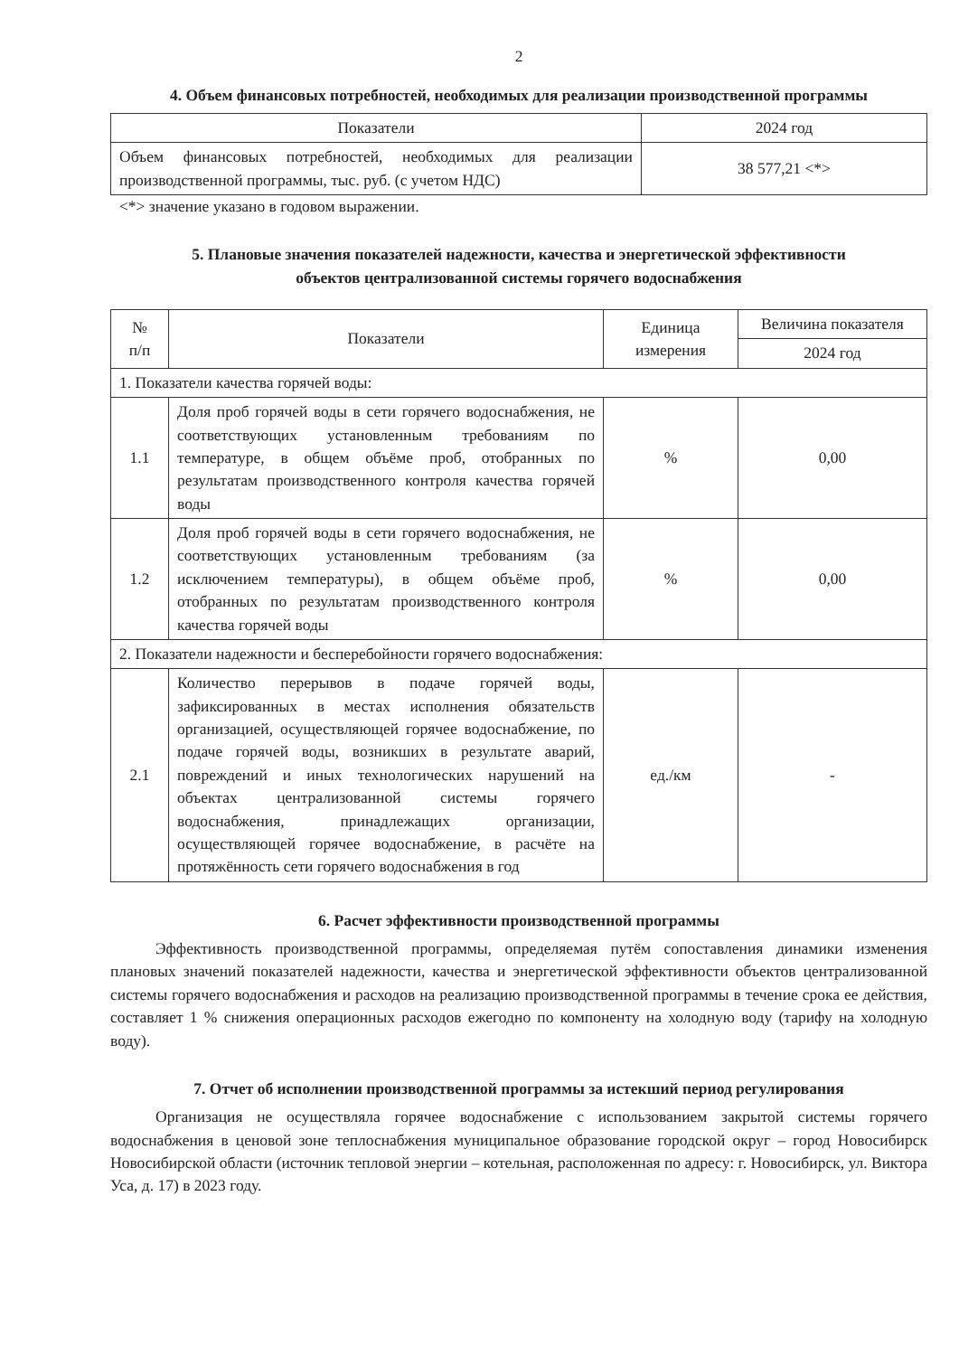2
4. Объем финансовых потребностей, необходимых для реализации производственной программы
| Показатели | 2024 год |
| --- | --- |
| Объем финансовых потребностей, необходимых для реализации производственной программы, тыс. руб. (с учетом НДС) | 38 577,21 <*> |
<*> значение указано в годовом выражении.
5. Плановые значения показателей надежности, качества и энергетической эффективности
объектов централизованной системы горячего водоснабжения
| № п/п | Показатели | Единица измерения | Величина показателя |
| --- | --- | --- | --- |
| | | | 2024 год |
| 1. Показатели качества горячей воды: | | | |
| 1.1 | Доля проб горячей воды в сети горячего водоснабжения, не соответствующих установленным требованиям по температуре, в общем объёме проб, отобранных по результатам производственного контроля качества горячей воды | % | 0,00 |
| 1.2 | Доля проб горячей воды в сети горячего водоснабжения, не соответствующих установленным требованиям (за исключением температуры), в общем объёме проб, отобранных по результатам производственного контроля качества горячей воды | % | 0,00 |
| 2. Показатели надежности и бесперебойности горячего водоснабжения: | | | |
| 2.1 | Количество перерывов в подаче горячей воды, зафиксированных в местах исполнения обязательств организацией, осуществляющей горячее водоснабжение, по подаче горячей воды, возникших в результате аварий, повреждений и иных технологических нарушений на объектах централизованной системы горячего водоснабжения, принадлежащих организации, осуществляющей горячее водоснабжение, в расчёте на протяжённость сети горячего водоснабжения в год | ед./км | - |
6. Расчет эффективности производственной программы
Эффективность производственной программы, определяемая путём сопоставления динамики изменения плановых значений показателей надежности, качества и энергетической эффективности объектов централизованной системы горячего водоснабжения и расходов на реализацию производственной программы в течение срока ее действия, составляет 1 % снижения операционных расходов ежегодно по компоненту на холодную воду (тарифу на холодную воду).
7. Отчет об исполнении производственной программы за истекший период регулирования
Организация не осуществляла горячее водоснабжение с использованием закрытой системы горячего водоснабжения в ценовой зоне теплоснабжения муниципальное образование городской округ – город Новосибирск Новосибирской области (источник тепловой энергии – котельная, расположенная по адресу: г. Новосибирск, ул. Виктора Уса, д. 17) в 2023 году.